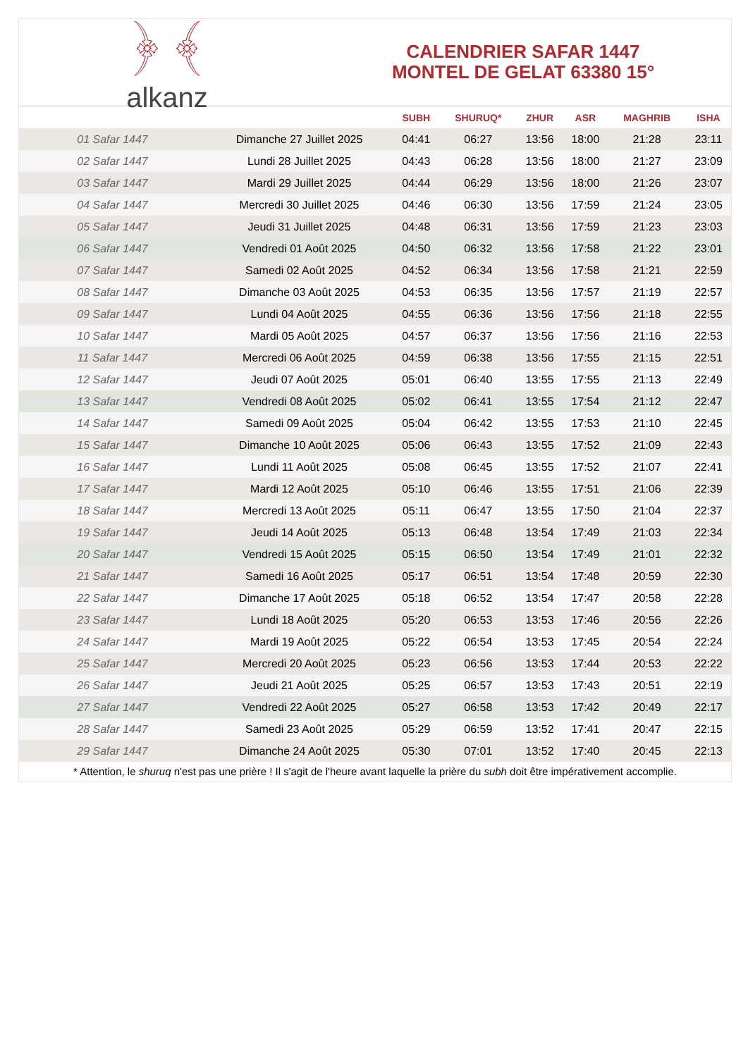﴿ ﴾
alkanz
CALENDRIER SAFAR 1447
MONTEL DE GELAT 63380 15°
| | | SUBH | SHURUQ* | ZHUR | ASR | MAGHRIB | ISHA |
| --- | --- | --- | --- | --- | --- | --- | --- |
| 01 Safar 1447 | Dimanche 27 Juillet 2025 | 04:41 | 06:27 | 13:56 | 18:00 | 21:28 | 23:11 |
| 02 Safar 1447 | Lundi 28 Juillet 2025 | 04:43 | 06:28 | 13:56 | 18:00 | 21:27 | 23:09 |
| 03 Safar 1447 | Mardi 29 Juillet 2025 | 04:44 | 06:29 | 13:56 | 18:00 | 21:26 | 23:07 |
| 04 Safar 1447 | Mercredi 30 Juillet 2025 | 04:46 | 06:30 | 13:56 | 17:59 | 21:24 | 23:05 |
| 05 Safar 1447 | Jeudi 31 Juillet 2025 | 04:48 | 06:31 | 13:56 | 17:59 | 21:23 | 23:03 |
| 06 Safar 1447 | Vendredi 01 Août 2025 | 04:50 | 06:32 | 13:56 | 17:58 | 21:22 | 23:01 |
| 07 Safar 1447 | Samedi 02 Août 2025 | 04:52 | 06:34 | 13:56 | 17:58 | 21:21 | 22:59 |
| 08 Safar 1447 | Dimanche 03 Août 2025 | 04:53 | 06:35 | 13:56 | 17:57 | 21:19 | 22:57 |
| 09 Safar 1447 | Lundi 04 Août 2025 | 04:55 | 06:36 | 13:56 | 17:56 | 21:18 | 22:55 |
| 10 Safar 1447 | Mardi 05 Août 2025 | 04:57 | 06:37 | 13:56 | 17:56 | 21:16 | 22:53 |
| 11 Safar 1447 | Mercredi 06 Août 2025 | 04:59 | 06:38 | 13:56 | 17:55 | 21:15 | 22:51 |
| 12 Safar 1447 | Jeudi 07 Août 2025 | 05:01 | 06:40 | 13:55 | 17:55 | 21:13 | 22:49 |
| 13 Safar 1447 | Vendredi 08 Août 2025 | 05:02 | 06:41 | 13:55 | 17:54 | 21:12 | 22:47 |
| 14 Safar 1447 | Samedi 09 Août 2025 | 05:04 | 06:42 | 13:55 | 17:53 | 21:10 | 22:45 |
| 15 Safar 1447 | Dimanche 10 Août 2025 | 05:06 | 06:43 | 13:55 | 17:52 | 21:09 | 22:43 |
| 16 Safar 1447 | Lundi 11 Août 2025 | 05:08 | 06:45 | 13:55 | 17:52 | 21:07 | 22:41 |
| 17 Safar 1447 | Mardi 12 Août 2025 | 05:10 | 06:46 | 13:55 | 17:51 | 21:06 | 22:39 |
| 18 Safar 1447 | Mercredi 13 Août 2025 | 05:11 | 06:47 | 13:55 | 17:50 | 21:04 | 22:37 |
| 19 Safar 1447 | Jeudi 14 Août 2025 | 05:13 | 06:48 | 13:54 | 17:49 | 21:03 | 22:34 |
| 20 Safar 1447 | Vendredi 15 Août 2025 | 05:15 | 06:50 | 13:54 | 17:49 | 21:01 | 22:32 |
| 21 Safar 1447 | Samedi 16 Août 2025 | 05:17 | 06:51 | 13:54 | 17:48 | 20:59 | 22:30 |
| 22 Safar 1447 | Dimanche 17 Août 2025 | 05:18 | 06:52 | 13:54 | 17:47 | 20:58 | 22:28 |
| 23 Safar 1447 | Lundi 18 Août 2025 | 05:20 | 06:53 | 13:53 | 17:46 | 20:56 | 22:26 |
| 24 Safar 1447 | Mardi 19 Août 2025 | 05:22 | 06:54 | 13:53 | 17:45 | 20:54 | 22:24 |
| 25 Safar 1447 | Mercredi 20 Août 2025 | 05:23 | 06:56 | 13:53 | 17:44 | 20:53 | 22:22 |
| 26 Safar 1447 | Jeudi 21 Août 2025 | 05:25 | 06:57 | 13:53 | 17:43 | 20:51 | 22:19 |
| 27 Safar 1447 | Vendredi 22 Août 2025 | 05:27 | 06:58 | 13:53 | 17:42 | 20:49 | 22:17 |
| 28 Safar 1447 | Samedi 23 Août 2025 | 05:29 | 06:59 | 13:52 | 17:41 | 20:47 | 22:15 |
| 29 Safar 1447 | Dimanche 24 Août 2025 | 05:30 | 07:01 | 13:52 | 17:40 | 20:45 | 22:13 |
* Attention, le shuruq n'est pas une prière ! Il s'agit de l'heure avant laquelle la prière du subh doit être impérativement accomplie.